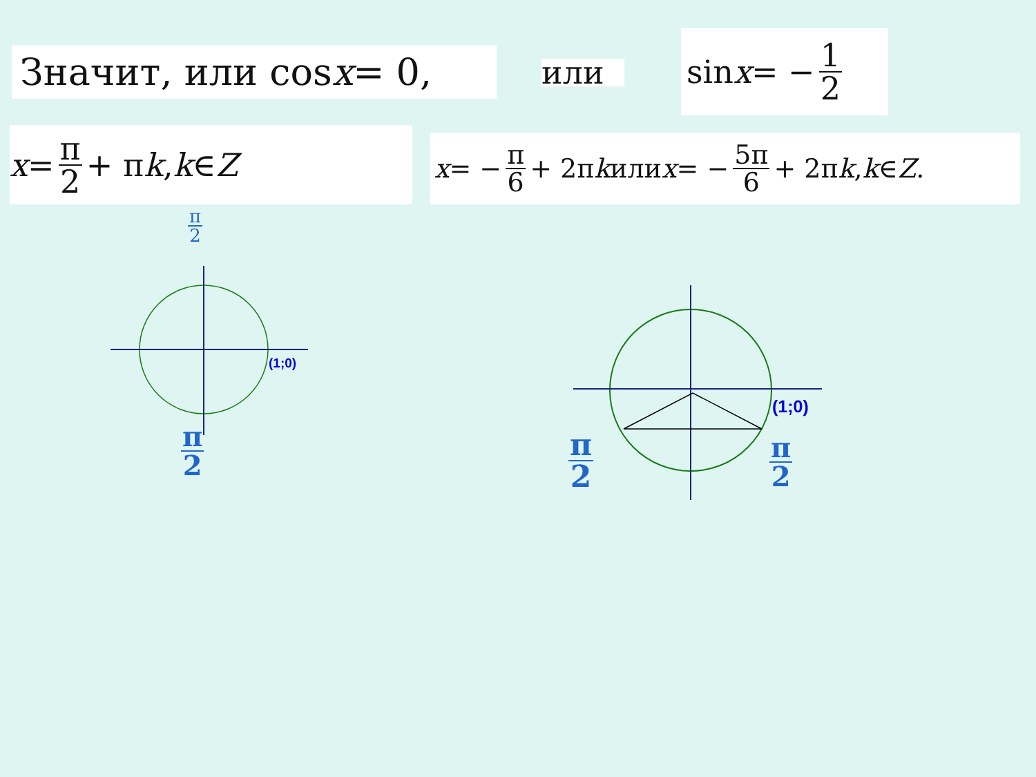Значит, или cos x = 0, или
sin x = − 1 2
x = π 2 + π k, k ∈ Z x = − π 6 + 2π k или x = − 5π 6 + 2π k, k ∈ Z.
π 2
(1;0)
π 2
(1;0)
π 2 π 2